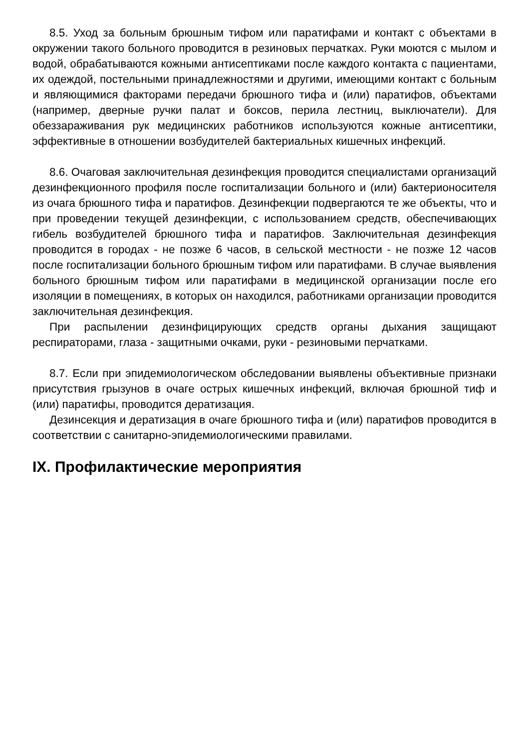8.5. Уход за больным брюшным тифом или паратифами и контакт с объектами в окружении такого больного проводится в резиновых перчатках. Руки моются с мылом и водой, обрабатываются кожными антисептиками после каждого контакта с пациентами, их одеждой, постельными принадлежностями и другими, имеющими контакт с больным и являющимися факторами передачи брюшного тифа и (или) паратифов, объектами (например, дверные ручки палат и боксов, перила лестниц, выключатели). Для обеззараживания рук медицинских работников используются кожные антисептики, эффективные в отношении возбудителей бактериальных кишечных инфекций.
8.6. Очаговая заключительная дезинфекция проводится специалистами организаций дезинфекционного профиля после госпитализации больного и (или) бактерионосителя из очага брюшного тифа и паратифов. Дезинфекции подвергаются те же объекты, что и при проведении текущей дезинфекции, с использованием средств, обеспечивающих гибель возбудителей брюшного тифа и паратифов. Заключительная дезинфекция проводится в городах - не позже 6 часов, в сельской местности - не позже 12 часов после госпитализации больного брюшным тифом или паратифами. В случае выявления больного брюшным тифом или паратифами в медицинской организации после его изоляции в помещениях, в которых он находился, работниками организации проводится заключительная дезинфекция.
При распылении дезинфицирующих средств органы дыхания защищают респираторами, глаза - защитными очками, руки - резиновыми перчатками.
8.7. Если при эпидемиологическом обследовании выявлены объективные признаки присутствия грызунов в очаге острых кишечных инфекций, включая брюшной тиф и (или) паратифы, проводится дератизация.
Дезинсекция и дератизация в очаге брюшного тифа и (или) паратифов проводится в соответствии с санитарно-эпидемиологическими правилами.
IX. Профилактические мероприятия